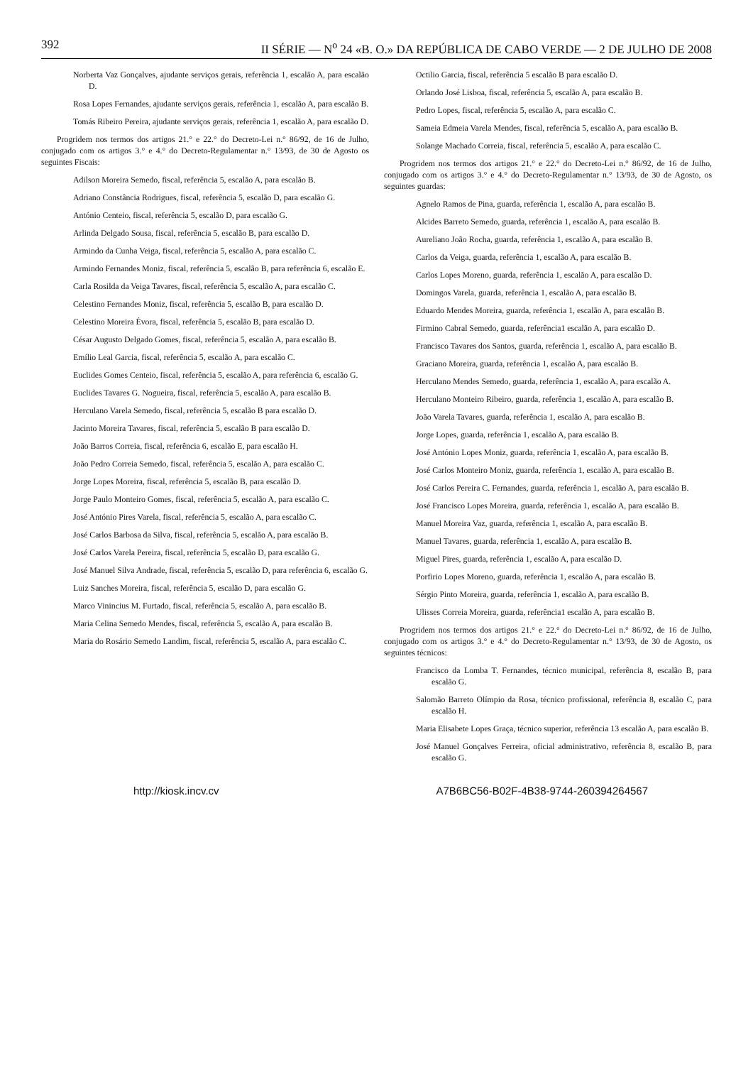392 II SÉRIE — N<sup>o</sup> 24 «B. O.» DA REPÚBLICA DE CABO VERDE — 2 DE JULHO DE 2008
Norberta Vaz Gonçalves, ajudante serviços gerais, referência 1, escalão A, para escalão D.
Rosa Lopes Fernandes, ajudante serviços gerais, referência 1, escalão A, para escalão B.
Tomás Ribeiro Pereira, ajudante serviços gerais, referência 1, escalão A, para escalão D.
Progridem nos termos dos artigos 21.° e 22.° do Decreto-Lei n.° 86/92, de 16 de Julho, conjugado com os artigos 3.° e 4.° do Decreto-Regulamentar n.° 13/93, de 30 de Agosto os seguintes Fiscais:
Adilson Moreira Semedo, fiscal, referência 5, escalão A, para escalão B.
Adriano Constância Rodrigues, fiscal, referência 5, escalão D, para escalão G.
António Centeio, fiscal, referência 5, escalão D, para escalão G.
Arlinda Delgado Sousa, fiscal, referência 5, escalão B, para escalão D.
Armindo da Cunha Veiga, fiscal, referência 5, escalão A, para escalão C.
Armindo Fernandes Moniz, fiscal, referência 5, escalão B, para referência 6, escalão E.
Carla Rosilda da Veiga Tavares, fiscal, referência 5, escalão A, para escalão C.
Celestino Fernandes Moniz, fiscal, referência 5, escalão B, para escalão D.
Celestino Moreira Évora, fiscal, referência 5, escalão B, para escalão D.
César Augusto Delgado Gomes, fiscal, referência 5, escalão A, para escalão B.
Emílio Leal Garcia, fiscal, referência 5, escalão A, para escalão C.
Euclides Gomes Centeio, fiscal, referência 5, escalão A, para referência 6, escalão G.
Euclides Tavares G. Nogueira, fiscal, referência 5, escalão A, para escalão B.
Herculano Varela Semedo, fiscal, referência 5, escalão B para escalão D.
Jacinto Moreira Tavares, fiscal, referência 5, escalão B para escalão D.
João Barros Correia, fiscal, referência 6, escalão E, para escalão H.
João Pedro Correia Semedo, fiscal, referência 5, escalão A, para escalão C.
Jorge Lopes Moreira, fiscal, referência 5, escalão B, para escalão D.
Jorge Paulo Monteiro Gomes, fiscal, referência 5, escalão A, para escalão C.
José António Pires Varela, fiscal, referência 5, escalão A, para escalão C.
José Carlos Barbosa da Silva, fiscal, referência 5, escalão A, para escalão B.
José Carlos Varela Pereira, fiscal, referência 5, escalão D, para escalão G.
José Manuel Silva Andrade, fiscal, referência 5, escalão D, para referência 6, escalão G.
Luiz Sanches Moreira, fiscal, referência 5, escalão D, para escalão G.
Marco Vinincius M. Furtado, fiscal, referência 5, escalão A, para escalão B.
Maria Celina Semedo Mendes, fiscal, referência 5, escalão A, para escalão B.
Maria do Rosário Semedo Landim, fiscal, referência 5, escalão A, para escalão C.
Octilio Garcia, fiscal, referência 5 escalão B para escalão D.
Orlando José Lisboa, fiscal, referência 5, escalão A, para escalão B.
Pedro Lopes, fiscal, referência 5, escalão A, para escalão C.
Sameia Edmeia Varela Mendes, fiscal, referência 5, escalão A, para escalão B.
Solange Machado Correia, fiscal, referência 5, escalão A, para escalão C.
Progridem nos termos dos artigos 21.° e 22.° do Decreto-Lei n.° 86/92, de 16 de Julho, conjugado com os artigos 3.° e 4.° do Decreto-Regulamentar n.° 13/93, de 30 de Agosto, os seguintes guardas:
Agnelo Ramos de Pina, guarda, referência 1, escalão A, para escalão B.
Alcides Barreto Semedo, guarda, referência 1, escalão A, para escalão B.
Aureliano João Rocha, guarda, referência 1, escalão A, para escalão B.
Carlos da Veiga, guarda, referência 1, escalão A, para escalão B.
Carlos Lopes Moreno, guarda, referência 1, escalão A, para escalão D.
Domingos Varela, guarda, referência 1, escalão A, para escalão B.
Eduardo Mendes Moreira, guarda, referência 1, escalão A, para escalão B.
Firmino Cabral Semedo, guarda, referência1 escalão A, para escalão D.
Francisco Tavares dos Santos, guarda, referência 1, escalão A, para escalão B.
Graciano Moreira, guarda, referência 1, escalão A, para escalão B.
Herculano Mendes Semedo, guarda, referência 1, escalão A, para escalão A.
Herculano Monteiro Ribeiro, guarda, referência 1, escalão A, para escalão B.
João Varela Tavares, guarda, referência 1, escalão A, para escalão B.
Jorge Lopes, guarda, referência 1, escalão A, para escalão B.
José António Lopes Moniz, guarda, referência 1, escalão A, para escalão B.
José Carlos Monteiro Moniz, guarda, referência 1, escalão A, para escalão B.
José Carlos Pereira C. Fernandes, guarda, referência 1, escalão A, para escalão B.
José Francisco Lopes Moreira, guarda, referência 1, escalão A, para escalão B.
Manuel Moreira Vaz, guarda, referência 1, escalão A, para escalão B.
Manuel Tavares, guarda, referência 1, escalão A, para escalão B.
Miguel Pires, guarda, referência 1, escalão A, para escalão D.
Porfirio Lopes Moreno, guarda, referência 1, escalão A, para escalão B.
Sérgio Pinto Moreira, guarda, referência 1, escalão A, para escalão B.
Ulisses Correia Moreira, guarda, referência1 escalão A, para escalão B.
Progridem nos termos dos artigos 21.° e 22.° do Decreto-Lei n.° 86/92, de 16 de Julho, conjugado com os artigos 3.° e 4.° do Decreto-Regulamentar n.° 13/93, de 30 de Agosto, os seguintes técnicos:
Francisco da Lomba T. Fernandes, técnico municipal, referência 8, escalão B, para escalão G.
Salomão Barreto Olímpio da Rosa, técnico profissional, referência 8, escalão C, para escalão H.
Maria Elisabete Lopes Graça, técnico superior, referência 13 escalão A, para escalão B.
José Manuel Gonçalves Ferreira, oficial administrativo, referência 8, escalão B, para escalão G.
http://kiosk.incv.cv A7B6BC56-B02F-4B38-9744-260394264567